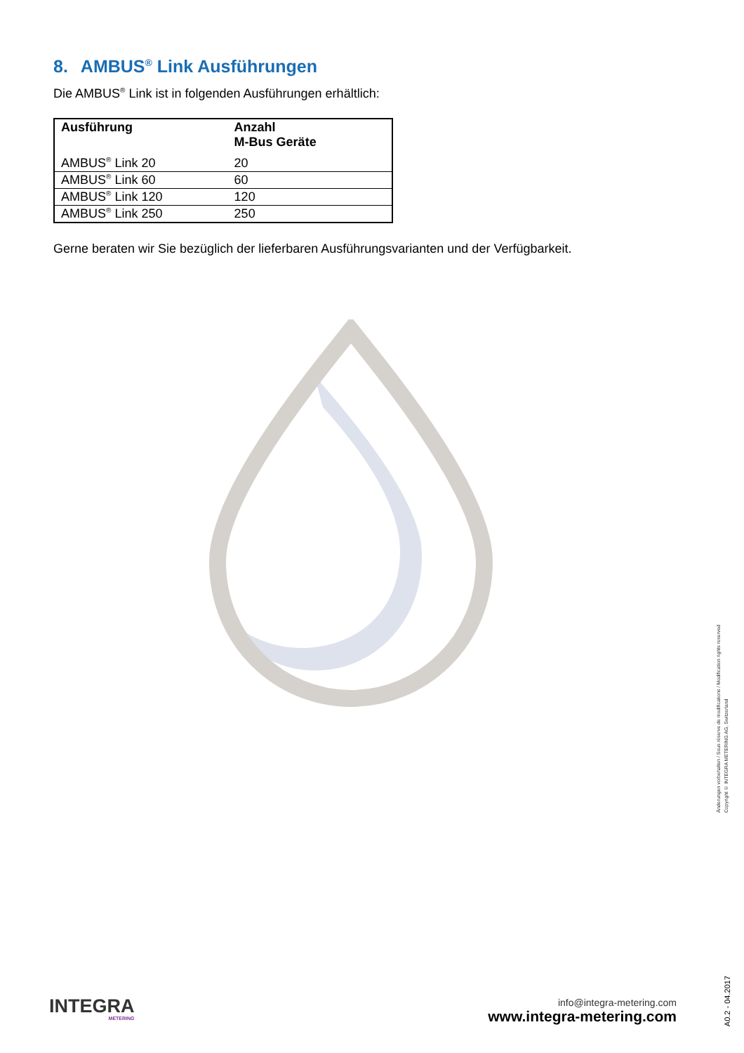8. AMBUS<sup>®</sup> Link Ausführungen
Die AMBUS<sup>®</sup> Link ist in folgenden Ausführungen erhältlich:
| Ausführung | Anzahl M-Bus Geräte |
| --- | --- |
| AMBUS<sup>®</sup> Link 20 | 20 |
| AMBUS<sup>®</sup> Link 60 | 60 |
| AMBUS<sup>®</sup> Link 120 | 120 |
| AMBUS<sup>®</sup> Link 250 | 250 |
Gerne beraten wir Sie bezüglich der lieferbaren Ausführungsvarianten und der Verfügbarkeit.
Änderungen vorbehalten / Sous réserve de modifications / Modification rights reserved
Copyright © INTEGRA METERING AG, Switzerland
A0.2 - 04.2017
INTEGRA
METERING
info@integra-metering.com
www.integra-metering.com